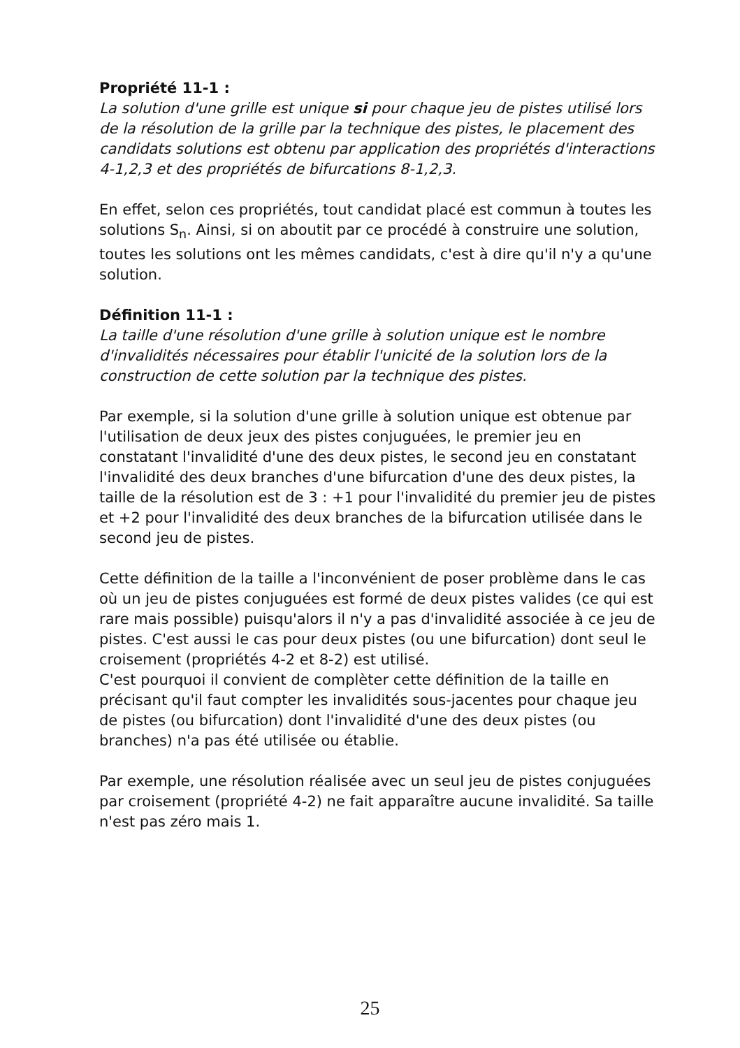Propriété 11-1 :
La solution d'une grille est unique si pour chaque jeu de pistes utilisé lors de la résolution de la grille par la technique des pistes, le placement des candidats solutions est obtenu par application des propriétés d'interactions 4-1,2,3 et des propriétés de bifurcations 8-1,2,3.
En effet, selon ces propriétés, tout candidat placé est commun à toutes les solutions S<sub>n</sub>. Ainsi, si on aboutit par ce procédé à construire une solution, toutes les solutions ont les mêmes candidats, c'est à dire qu'il n'y a qu'une solution.
Définition 11-1 :
La taille d'une résolution d'une grille à solution unique est le nombre d'invalidités nécessaires pour établir l'unicité de la solution lors de la construction de cette solution par la technique des pistes.
Par exemple, si la solution d'une grille à solution unique est obtenue par l'utilisation de deux jeux des pistes conjuguées, le premier jeu en constatant l'invalidité d'une des deux pistes, le second jeu en constatant l'invalidité des deux branches d'une bifurcation d'une des deux pistes, la taille de la résolution est de 3 : +1 pour l'invalidité du premier jeu de pistes et +2 pour l'invalidité des deux branches de la bifurcation utilisée dans le second jeu de pistes.
Cette définition de la taille a l'inconvénient de poser problème dans le cas où un jeu de pistes conjuguées est formé de deux pistes valides (ce qui est rare mais possible) puisqu'alors il n'y a pas d'invalidité associée à ce jeu de pistes. C'est aussi le cas pour deux pistes (ou une bifurcation) dont seul le croisement (propriétés 4-2 et 8-2) est utilisé.
C'est pourquoi il convient de complèter cette définition de la taille en précisant qu'il faut compter les invalidités sous-jacentes pour chaque jeu de pistes (ou bifurcation) dont l'invalidité d'une des deux pistes (ou branches) n'a pas été utilisée ou établie.
Par exemple, une résolution réalisée avec un seul jeu de pistes conjuguées par croisement (propriété 4-2) ne fait apparaître aucune invalidité. Sa taille n'est pas zéro mais 1.
25